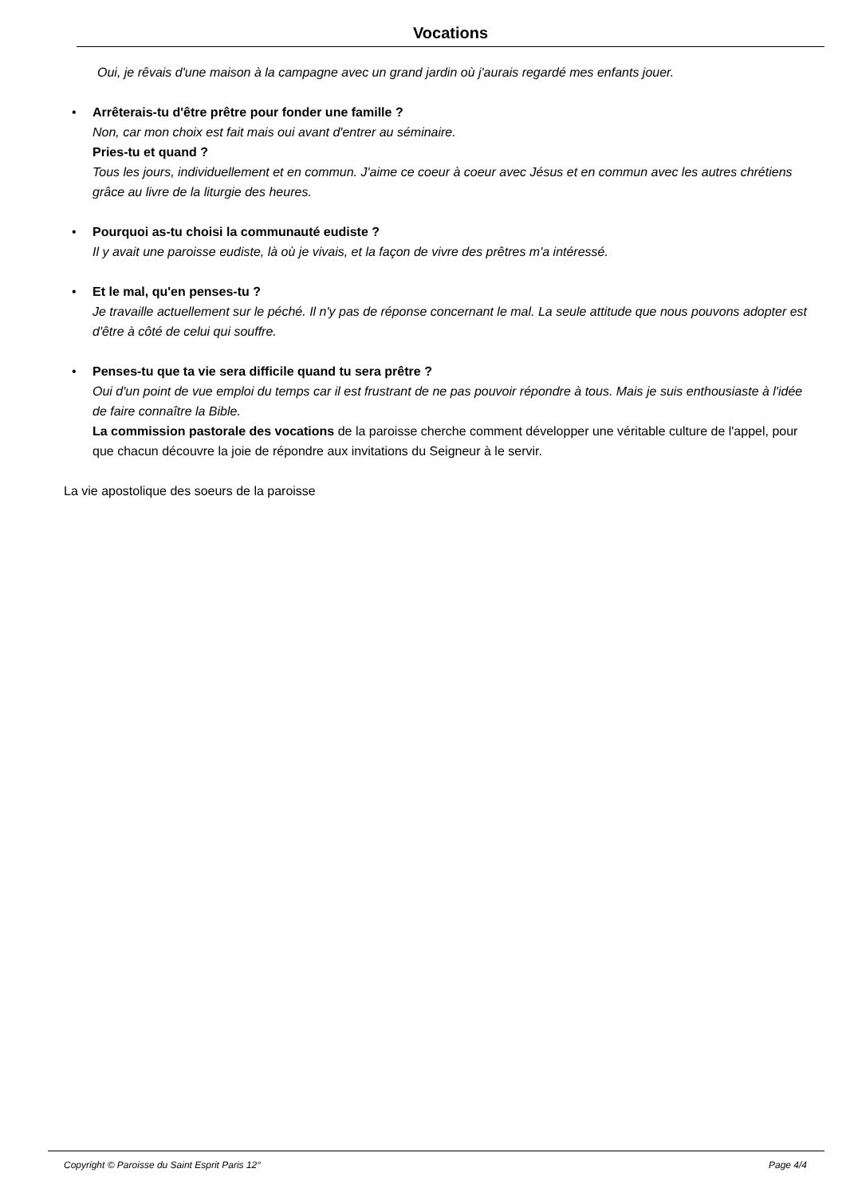Vocations
Oui, je rêvais d'une maison à la campagne avec un grand jardin où j'aurais regardé mes enfants jouer.
• Arrêterais-tu d'être prêtre pour fonder une famille ?
Non, car mon choix est fait mais oui avant d'entrer au séminaire.
Pries-tu et quand ?
Tous les jours, individuellement et en commun. J'aime ce coeur à coeur avec Jésus et en commun avec les autres chrétiens grâce au livre de la liturgie des heures.
• Pourquoi as-tu choisi la communauté eudiste ?
Il y avait une paroisse eudiste, là où je vivais, et la façon de vivre des prêtres m'a intéressé.
• Et le mal, qu'en penses-tu ?
Je travaille actuellement sur le péché. Il n'y pas de réponse concernant le mal. La seule attitude que nous pouvons adopter est d'être à côté de celui qui souffre.
• Penses-tu que ta vie sera difficile quand tu sera prêtre ?
Oui d'un point de vue emploi du temps car il est frustrant de ne pas pouvoir répondre à tous. Mais je suis enthousiaste à l'idée de faire connaître la Bible.
La commission pastorale des vocations de la paroisse cherche comment développer une véritable culture de l'appel, pour que chacun découvre la joie de répondre aux invitations du Seigneur à le servir.
La vie apostolique des soeurs de la paroisse
Copyright © Paroisse du Saint Esprit Paris 12° Page 4/4